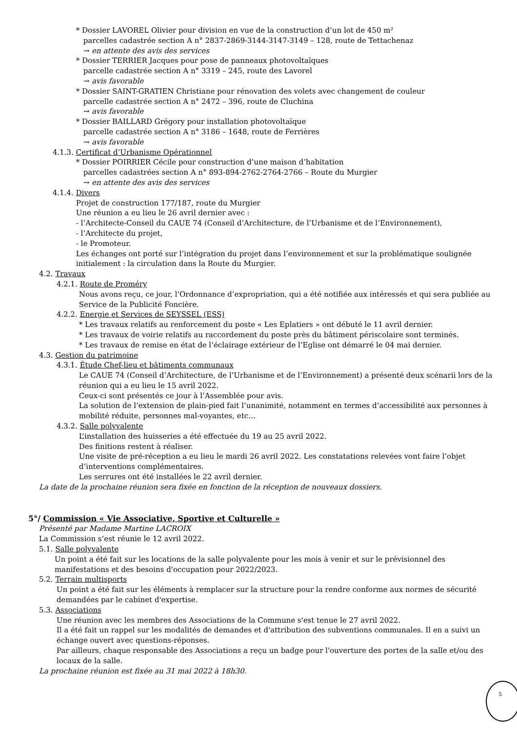* Dossier LAVOREL Olivier pour division en vue de la construction d’un lot de 450 m²
parcelles cadastrée section A n° 2837-2869-3144-3147-3149 – 128, route de Tettachenaz
→ en attente des avis des services
* Dossier TERRIER Jacques pour pose de panneaux photovoltaïques
parcelle cadastrée section A n° 3319 – 245, route des Lavorel
→ avis favorable
* Dossier SAINT-GRATIEN Christiane pour rénovation des volets avec changement de couleur
parcelle cadastrée section A n° 2472 – 396, route de Cluchina
→ avis favorable
* Dossier BAILLARD Grégory pour installation photovoltaïque
parcelle cadastrée section A n° 3186 – 1648, route de Ferrières
→ avis favorable
4.1.3. Certificat d’Urbanisme Opérationnel
* Dossier POIRRIER Cécile pour construction d’une maison d’habitation
parcelles cadastrées section A n° 893-894-2762-2764-2766 – Route du Murgier
→ en attente des avis des services
4.1.4. Divers
Projet de construction 177/187, route du Murgier
Une réunion a eu lieu le 26 avril dernier avec :
- l’Architecte-Conseil du CAUE 74 (Conseil d’Architecture, de l’Urbanisme et de l’Environnement),
- l’Architecte du projet,
- le Promoteur.
Les échanges ont porté sur l’intégration du projet dans l’environnement et sur la problématique soulignée initialement : la circulation dans la Route du Murgier.
4.2. Travaux
4.2.1. Route de Proméry
Nous avons reçu, ce jour, l’Ordonnance d’expropriation, qui a été notifiée aux intéressés et qui sera publiée au Service de la Publicité Foncière.
4.2.2. Energie et Services de SEYSSEL (ESS)
* Les travaux relatifs au renforcement du poste « Les Eplatiers » ont débuté le 11 avril dernier.
* Les travaux de voirie relatifs au raccordement du poste près du bâtiment périscolaire sont terminés.
* Les travaux de remise en état de l’éclairage extérieur de l’Eglise ont démarré le 04 mai dernier.
4.3. Gestion du patrimoine
4.3.1. Étude Chef-lieu et bâtiments communaux
Le CAUE 74 (Conseil d’Architecture, de l’Urbanisme et de l’Environnement) a présenté deux scénarii lors de la réunion qui a eu lieu le 15 avril 2022.
Ceux-ci sont présentés ce jour à l’Assemblée pour avis.
La solution de l’extension de plain-pied fait l’unanimité, notamment en termes d’accessibilité aux personnes à mobilité réduite, personnes mal-voyantes, etc…
4.3.2. Salle polyvalente
L’installation des huisseries a été effectuée du 19 au 25 avril 2022.
Des finitions restent à réaliser.
Une visite de pré-réception a eu lieu le mardi 26 avril 2022. Les constatations relevées vont faire l’objet d’interventions complémentaires.
Les serrures ont été installées le 22 avril dernier.
La date de la prochaine réunion sera fixée en fonction de la réception de nouveaux dossiers.
5°/ Commission « Vie Associative, Sportive et Culturelle »
Présenté par Madame Martine LACROIX
La Commission s’est réunie le 12 avril 2022.
5.1. Salle polyvalente
Un point a été fait sur les locations de la salle polyvalente pour les mois à venir et sur le prévisionnel des manifestations et des besoins d'occupation pour 2022/2023.
5.2. Terrain multisports
Un point a été fait sur les éléments à remplacer sur la structure pour la rendre conforme aux normes de sécurité demandées par le cabinet d'expertise.
5.3. Associations
Une réunion avec les membres des Associations de la Commune s'est tenue le 27 avril 2022.
Il a été fait un rappel sur les modalités de demandes et d'attribution des subventions communales. Il en a suivi un échange ouvert avec questions-réponses.
Par ailleurs, chaque responsable des Associations a reçu un badge pour l'ouverture des portes de la salle et/ou des locaux de la salle.
La prochaine réunion est fixée au 31 mai 2022 à 18h30.
5